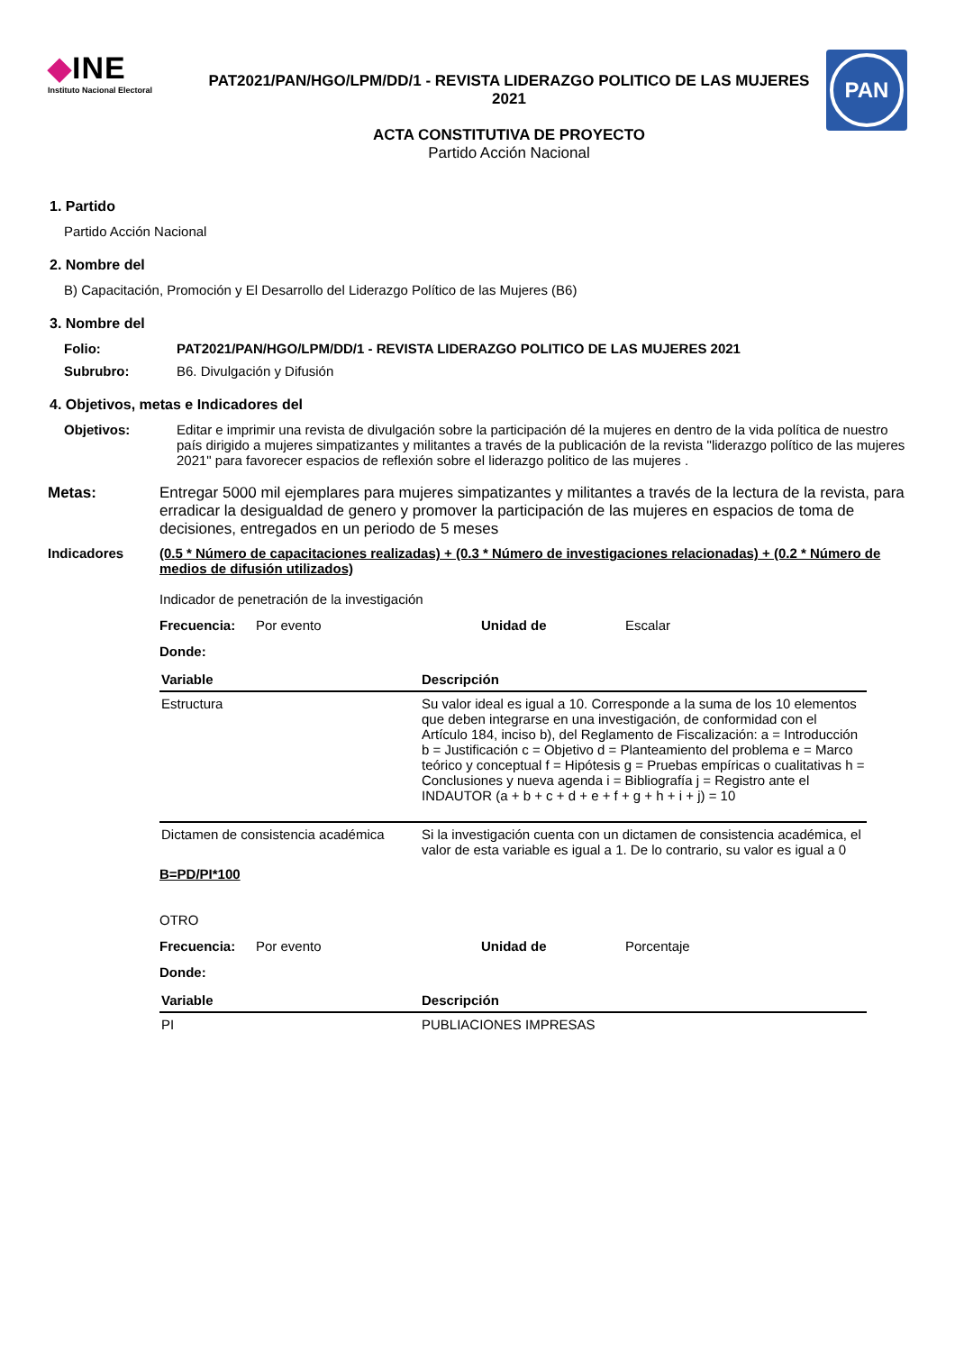◆INE
Instituto Nacional Electoral
PAT2021/PAN/HGO/LPM/DD/1 - REVISTA LIDERAZGO POLITICO DE LAS MUJERES 2021
ACTA CONSTITUTIVA DE PROYECTO
Partido Acción Nacional
PAN
1. Partido
Partido Acción Nacional
2. Nombre del
B) Capacitación, Promoción y El Desarrollo del Liderazgo Político de las Mujeres (B6)
3. Nombre del
Folio: PAT2021/PAN/HGO/LPM/DD/1 - REVISTA LIDERAZGO POLITICO DE LAS MUJERES 2021
Subrubro: B6. Divulgación y Difusión
4. Objetivos, metas e Indicadores del
Objetivos: Editar e imprimir una revista de divulgación sobre la participación dé la mujeres en dentro de la vida política de nuestro país dirigido a mujeres simpatizantes y militantes a través de la publicación de la revista "liderazgo político de las mujeres 2021" para favorecer espacios de reflexión sobre el liderazgo politico de las mujeres .
Metas: Entregar 5000 mil ejemplares para mujeres simpatizantes y militantes a través de la lectura de la revista, para erradicar la desigualdad de genero y promover la participación de las mujeres en espacios de toma de decisiones, entregados en un periodo de 5 meses
Indicadores (0.5 * Número de capacitaciones realizadas) + (0.3 * Número de investigaciones relacionadas) + (0.2 * Número de medios de difusión utilizados)
Indicador de penetración de la investigación
Frecuencia: Por evento Unidad de Escalar
Donde:
| Variable | Descripción |
| --- | --- |
| Estructura | Su valor ideal es igual a 10. Corresponde a la suma de los 10 elementos que deben integrarse en una investigación, de conformidad con el Artículo 184, inciso b), del Reglamento de Fiscalización: a = Introducción b = Justificación c = Objetivo d = Planteamiento del problema e = Marco teórico y conceptual f = Hipótesis g = Pruebas empíricas o cualitativas h = Conclusiones y nueva agenda i = Bibliografía j = Registro ante el INDAUTOR (a + b + c + d + e + f + g + h + i + j) = 10 |
| Dictamen de consistencia académica | Si la investigación cuenta con un dictamen de consistencia académica, el valor de esta variable es igual a 1. De lo contrario, su valor es igual a 0 |
B=PD/PI*100
OTRO
Frecuencia: Por evento Unidad de Porcentaje
Donde:
| Variable | Descripción |
| --- | --- |
| PI | PUBLIACIONES IMPRESAS |